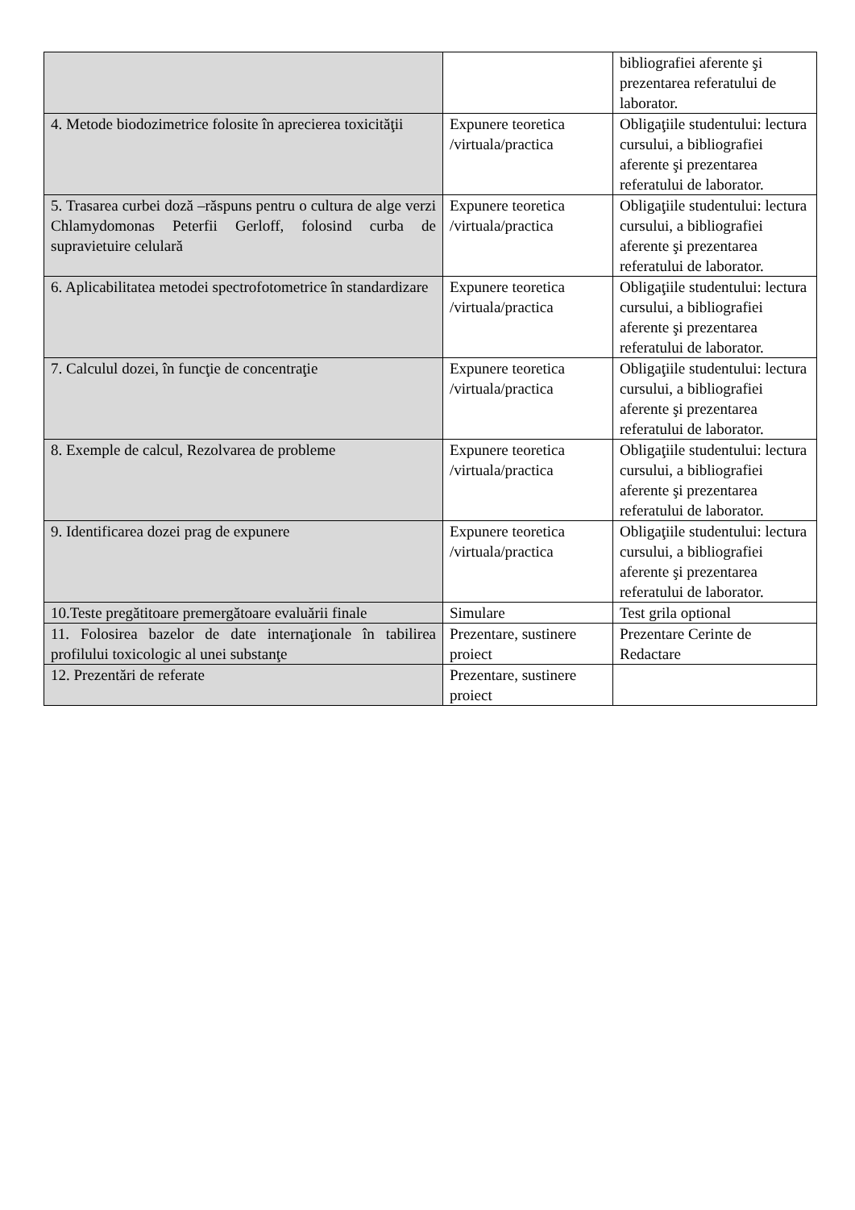| | | bibliografiei aferente şi prezentarea referatului de laborator. |
| 4. Metode biodozimetrice folosite în aprecierea toxicităţii | Expunere teoretica /virtuala/practica | Obligaţiile studentului: lectura cursului, a bibliografiei aferente şi prezentarea referatului de laborator. |
| 5. Trasarea curbei doză –răspuns pentru o cultura de alge verzi Chlamydomonas Peterfii Gerloff, folosind curba de supravietuire celulară | Expunere teoretica /virtuala/practica | Obligaţiile studentului: lectura cursului, a bibliografiei aferente şi prezentarea referatului de laborator. |
| 6. Aplicabilitatea metodei spectrofotometrice în standardizare | Expunere teoretica /virtuala/practica | Obligaţiile studentului: lectura cursului, a bibliografiei aferente şi prezentarea referatului de laborator. |
| 7. Calculul dozei, în funcţie de concentraţie | Expunere teoretica /virtuala/practica | Obligaţiile studentului: lectura cursului, a bibliografiei aferente şi prezentarea referatului de laborator. |
| 8. Exemple de calcul, Rezolvarea de probleme | Expunere teoretica /virtuala/practica | Obligaţiile studentului: lectura cursului, a bibliografiei aferente şi prezentarea referatului de laborator. |
| 9. Identificarea dozei prag de expunere | Expunere teoretica /virtuala/practica | Obligaţiile studentului: lectura cursului, a bibliografiei aferente şi prezentarea referatului de laborator. |
| 10.Teste pregătitoare premergătoare evaluării finale | Simulare | Test grila optional |
| 11. Folosirea bazelor de date internaţionale în tabilirea profilului toxicologic al unei substanţe | Prezentare, sustinere proiect | Prezentare Cerinte de Redactare |
| 12. Prezentări de referate | Prezentare, sustinere proiect | |